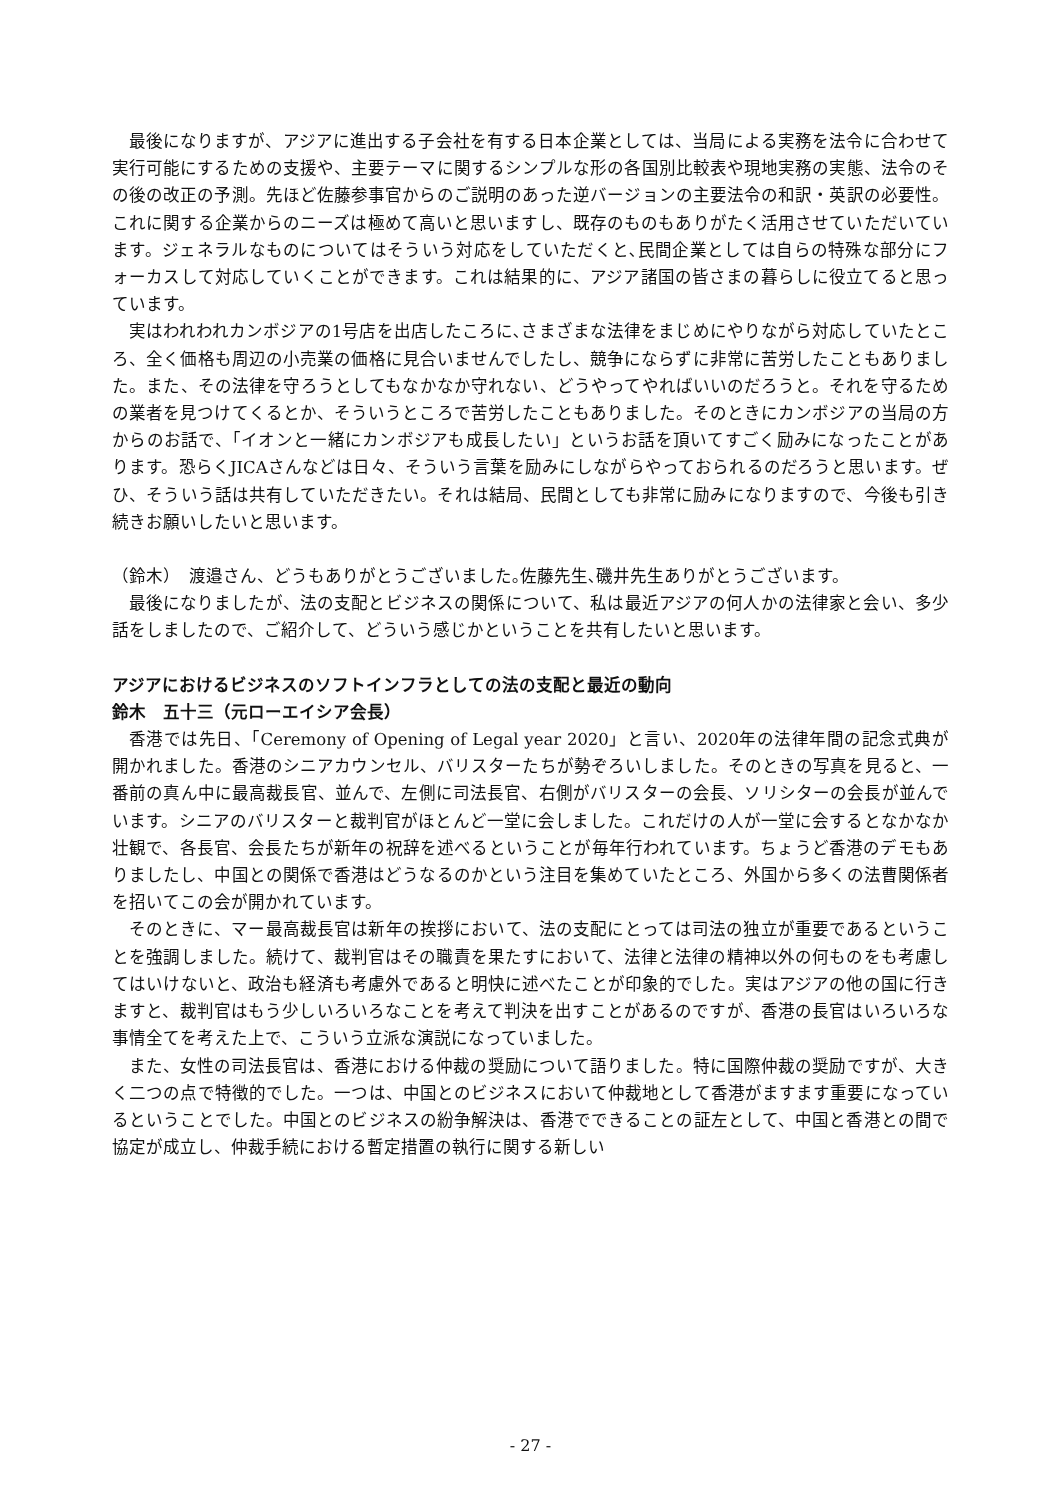最後になりますが、アジアに進出する子会社を有する日本企業としては、当局による実務を法令に合わせて実行可能にするための支援や、主要テーマに関するシンプルな形の各国別比較表や現地実務の実態、法令のその後の改正の予測。先ほど佐藤参事官からのご説明のあった逆バージョンの主要法令の和訳・英訳の必要性。これに関する企業からのニーズは極めて高いと思いますし、既存のものもありがたく活用させていただいています。ジェネラルなものについてはそういう対応をしていただくと､民間企業としては自らの特殊な部分にフォーカスして対応していくことができます。これは結果的に、アジア諸国の皆さまの暮らしに役立てると思っています。
実はわれわれカンボジアの1号店を出店したころに､さまざまな法律をまじめにやりながら対応していたところ、全く価格も周辺の小売業の価格に見合いませんでしたし、競争にならずに非常に苦労したこともありました。また、その法律を守ろうとしてもなかなか守れない、どうやってやればいいのだろうと。それを守るための業者を見つけてくるとか、そういうところで苦労したこともありました。そのときにカンボジアの当局の方からのお話で、「イオンと一緒にカンボジアも成長したい」というお話を頂いてすごく励みになったことがあります。恐らくJICAさんなどは日々、そういう言葉を励みにしながらやっておられるのだろうと思います。ぜひ、そういう話は共有していただきたい。それは結局、民間としても非常に励みになりますので、今後も引き続きお願いしたいと思います。
（鈴木）　渡邉さん、どうもありがとうございました｡佐藤先生､磯井先生ありがとうございます。
最後になりましたが、法の支配とビジネスの関係について、私は最近アジアの何人かの法律家と会い、多少話をしましたので、ご紹介して、どういう感じかということを共有したいと思います。
アジアにおけるビジネスのソフトインフラとしての法の支配と最近の動向
鈴木　五十三（元ローエイシア会長）
香港では先日、「Ceremony of Opening of Legal year 2020」と言い、2020年の法律年間の記念式典が開かれました。香港のシニアカウンセル、バリスターたちが勢ぞろいしました。そのときの写真を見ると、一番前の真ん中に最高裁長官、並んで、左側に司法長官、右側がバリスターの会長、ソリシターの会長が並んでいます。シニアのバリスターと裁判官がほとんど一堂に会しました。これだけの人が一堂に会するとなかなか壮観で、各長官、会長たちが新年の祝辞を述べるということが毎年行われています。ちょうど香港のデモもありましたし、中国との関係で香港はどうなるのかという注目を集めていたところ、外国から多くの法曹関係者を招いてこの会が開かれています。
そのときに、マー最高裁長官は新年の挨拶において、法の支配にとっては司法の独立が重要であるということを強調しました。続けて、裁判官はその職責を果たすにおいて、法律と法律の精神以外の何ものをも考慮してはいけないと、政治も経済も考慮外であると明快に述べたことが印象的でした。実はアジアの他の国に行きますと、裁判官はもう少しいろいろなことを考えて判決を出すことがあるのですが、香港の長官はいろいろな事情全てを考えた上で、こういう立派な演説になっていました。
また、女性の司法長官は、香港における仲裁の奨励について語りました。特に国際仲裁の奨励ですが、大きく二つの点で特徴的でした。一つは、中国とのビジネスにおいて仲裁地として香港がますます重要になっているということでした。中国とのビジネスの紛争解決は、香港でできることの証左として、中国と香港との間で協定が成立し、仲裁手続における暫定措置の執行に関する新しい
- 27 -